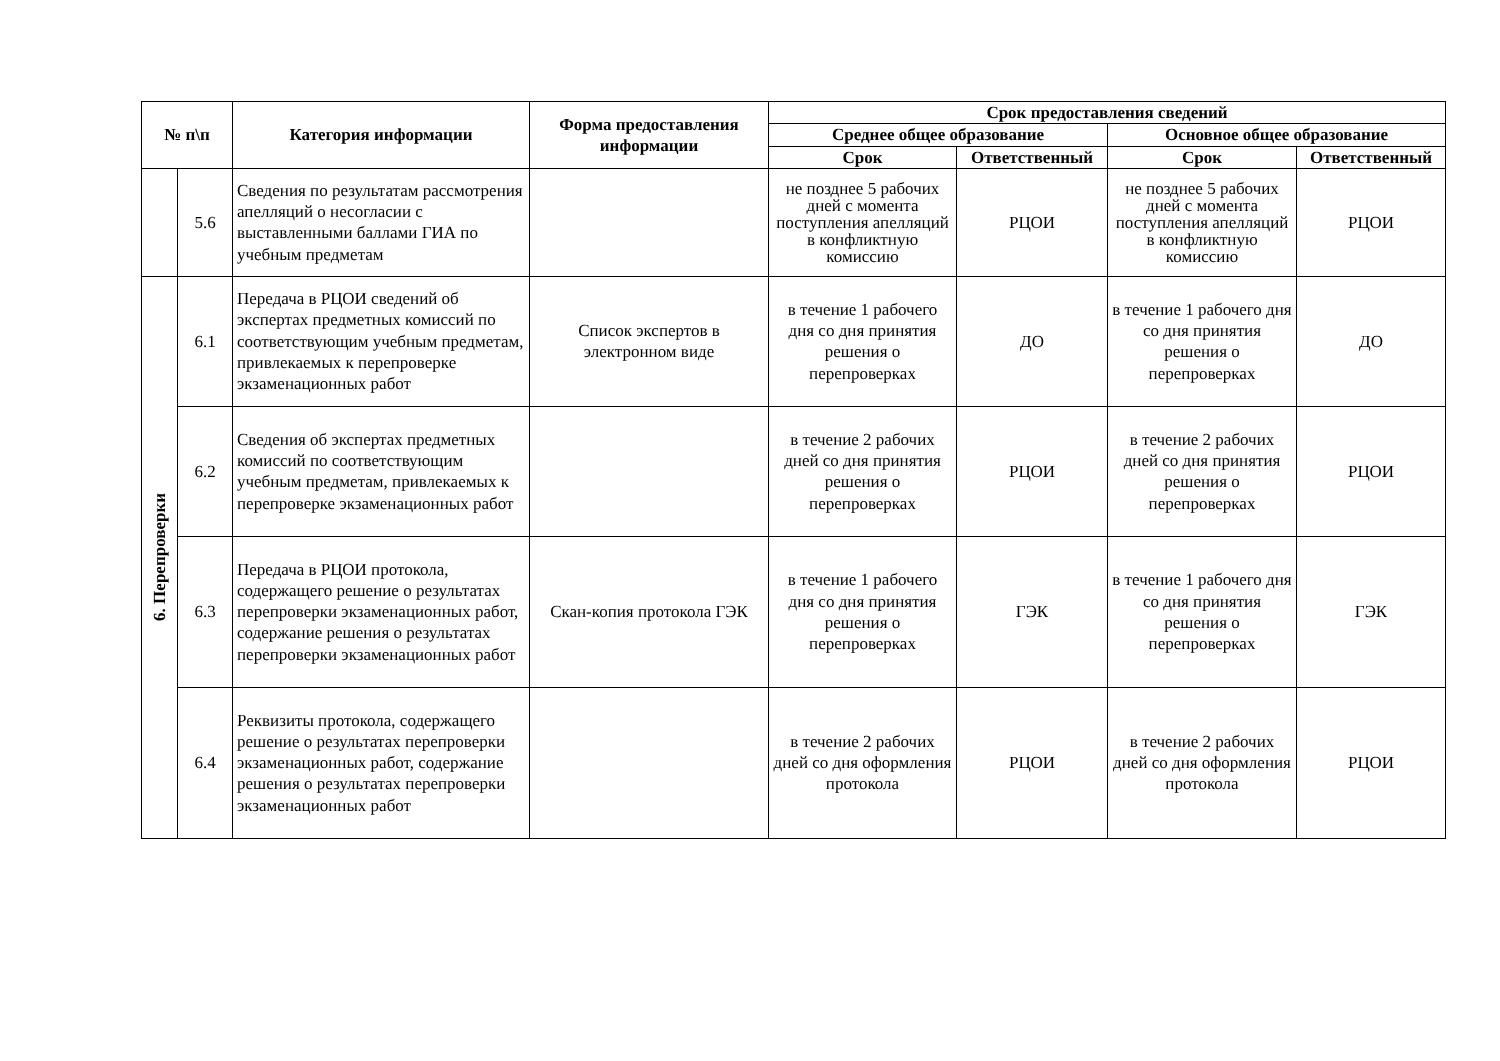| № п\п | | Категория информации | Форма предоставления информации | Срок предоставления сведений | | | |
| --- | --- | --- | --- | --- | --- | --- | --- |
| | | | | Среднее общее образование | | Основное общее образование | |
| | | | | Срок | Ответственный | Срок | Ответственный |
| | 5.6 | Сведения по результатам рассмотрения апелляций о несогласии с выставленными баллами ГИА по учебным предметам | | не позднее 5 рабочих дней с момента поступления апелляций в конфликтную комиссию | РЦОИ | не позднее 5 рабочих дней с момента поступления апелляций в конфликтную комиссию | РЦОИ |
| 6. Перепроверки | 6.1 | Передача в РЦОИ сведений об экспертах предметных комиссий по соответствующим учебным предметам, привлекаемых к перепроверке экзаменационных работ | Список экспертов в электронном виде | в течение 1 рабочего дня со дня принятия решения о перепроверках | ДО | в течение 1 рабочего дня со дня принятия решения о перепроверках | ДО |
| | 6.2 | Сведения об экспертах предметных комиссий по соответствующим учебным предметам, привлекаемых к перепроверке экзаменационных работ | | в течение 2 рабочих дней со дня принятия решения о перепроверках | РЦОИ | в течение 2 рабочих дней со дня принятия решения о перепроверках | РЦОИ |
| | 6.3 | Передача в РЦОИ протокола, содержащего решение о результатах перепроверки экзаменационных работ, содержание решения о результатах перепроверки экзаменационных работ | Скан-копия протокола ГЭК | в течение 1 рабочего дня со дня принятия решения о перепроверках | ГЭК | в течение 1 рабочего дня со дня принятия решения о перепроверках | ГЭК |
| | 6.4 | Реквизиты протокола, содержащего решение о результатах перепроверки экзаменационных работ, содержание решения о результатах перепроверки экзаменационных работ | | в течение 2 рабочих дней со дня оформления протокола | РЦОИ | в течение 2 рабочих дней со дня оформления протокола | РЦОИ |